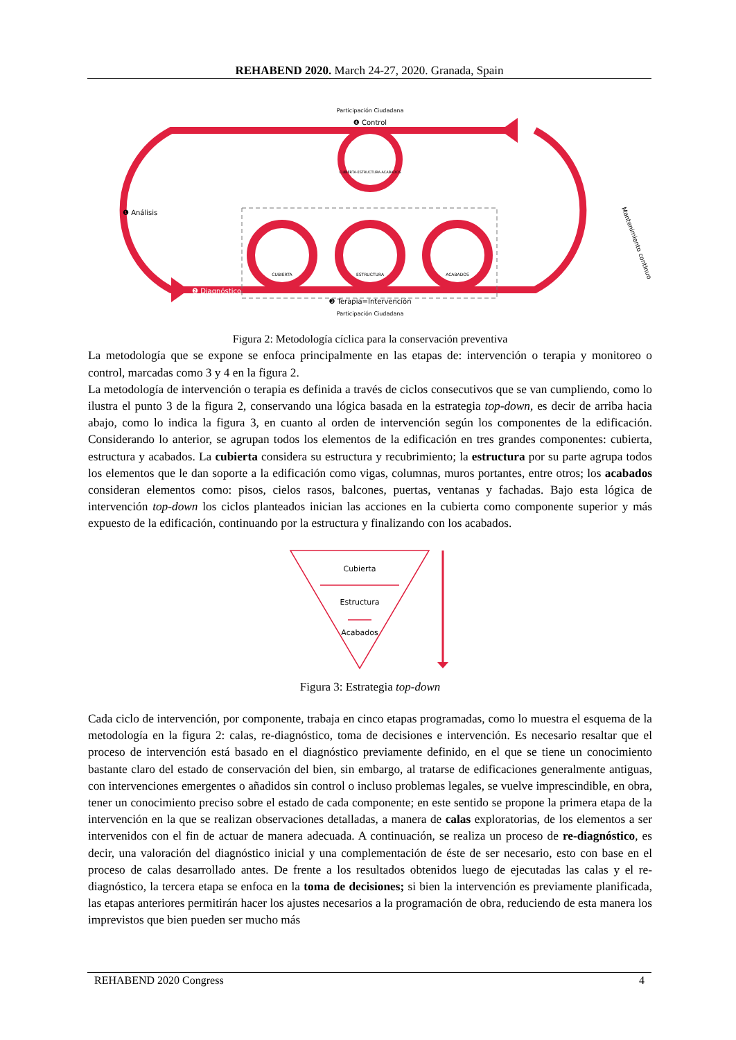REHABEND 2020. March 24-27, 2020. Granada, Spain
Participación Ciudadana
❹ Control
CUBIERTA-ESTRUCTURA-ACABADOS
❶ Análisis
❷ Diagnóstico
Mantenimiento continuo
CUBIERTA
ESTRUCTURA
ACABADOS
❸ Terapia=Intervención
Participación Ciudadana
Figura 2: Metodología cíclica para la conservación preventiva
La metodología que se expone se enfoca principalmente en las etapas de: intervención o terapia y monitoreo o control, marcadas como 3 y 4 en la figura 2.
La metodología de intervención o terapia es definida a través de ciclos consecutivos que se van cumpliendo, como lo ilustra el punto 3 de la figura 2, conservando una lógica basada en la estrategia top-down, es decir de arriba hacia abajo, como lo indica la figura 3, en cuanto al orden de intervención según los componentes de la edificación. Considerando lo anterior, se agrupan todos los elementos de la edificación en tres grandes componentes: cubierta, estructura y acabados. La cubierta considera su estructura y recubrimiento; la estructura por su parte agrupa todos los elementos que le dan soporte a la edificación como vigas, columnas, muros portantes, entre otros; los acabados consideran elementos como: pisos, cielos rasos, balcones, puertas, ventanas y fachadas. Bajo esta lógica de intervención top-down los ciclos planteados inician las acciones en la cubierta como componente superior y más expuesto de la edificación, continuando por la estructura y finalizando con los acabados.
Cubierta
Estructura
Acabados
Figura 3: Estrategia top-down
Cada ciclo de intervención, por componente, trabaja en cinco etapas programadas, como lo muestra el esquema de la metodología en la figura 2: calas, re-diagnóstico, toma de decisiones e intervención. Es necesario resaltar que el proceso de intervención está basado en el diagnóstico previamente definido, en el que se tiene un conocimiento bastante claro del estado de conservación del bien, sin embargo, al tratarse de edificaciones generalmente antiguas, con intervenciones emergentes o añadidos sin control o incluso problemas legales, se vuelve imprescindible, en obra, tener un conocimiento preciso sobre el estado de cada componente; en este sentido se propone la primera etapa de la intervención en la que se realizan observaciones detalladas, a manera de calas exploratorias, de los elementos a ser intervenidos con el fin de actuar de manera adecuada. A continuación, se realiza un proceso de re-diagnóstico, es decir, una valoración del diagnóstico inicial y una complementación de éste de ser necesario, esto con base en el proceso de calas desarrollado antes. De frente a los resultados obtenidos luego de ejecutadas las calas y el re-diagnóstico, la tercera etapa se enfoca en la toma de decisiones; si bien la intervención es previamente planificada, las etapas anteriores permitirán hacer los ajustes necesarios a la programación de obra, reduciendo de esta manera los imprevistos que bien pueden ser mucho más
REHABEND 2020 Congress 4